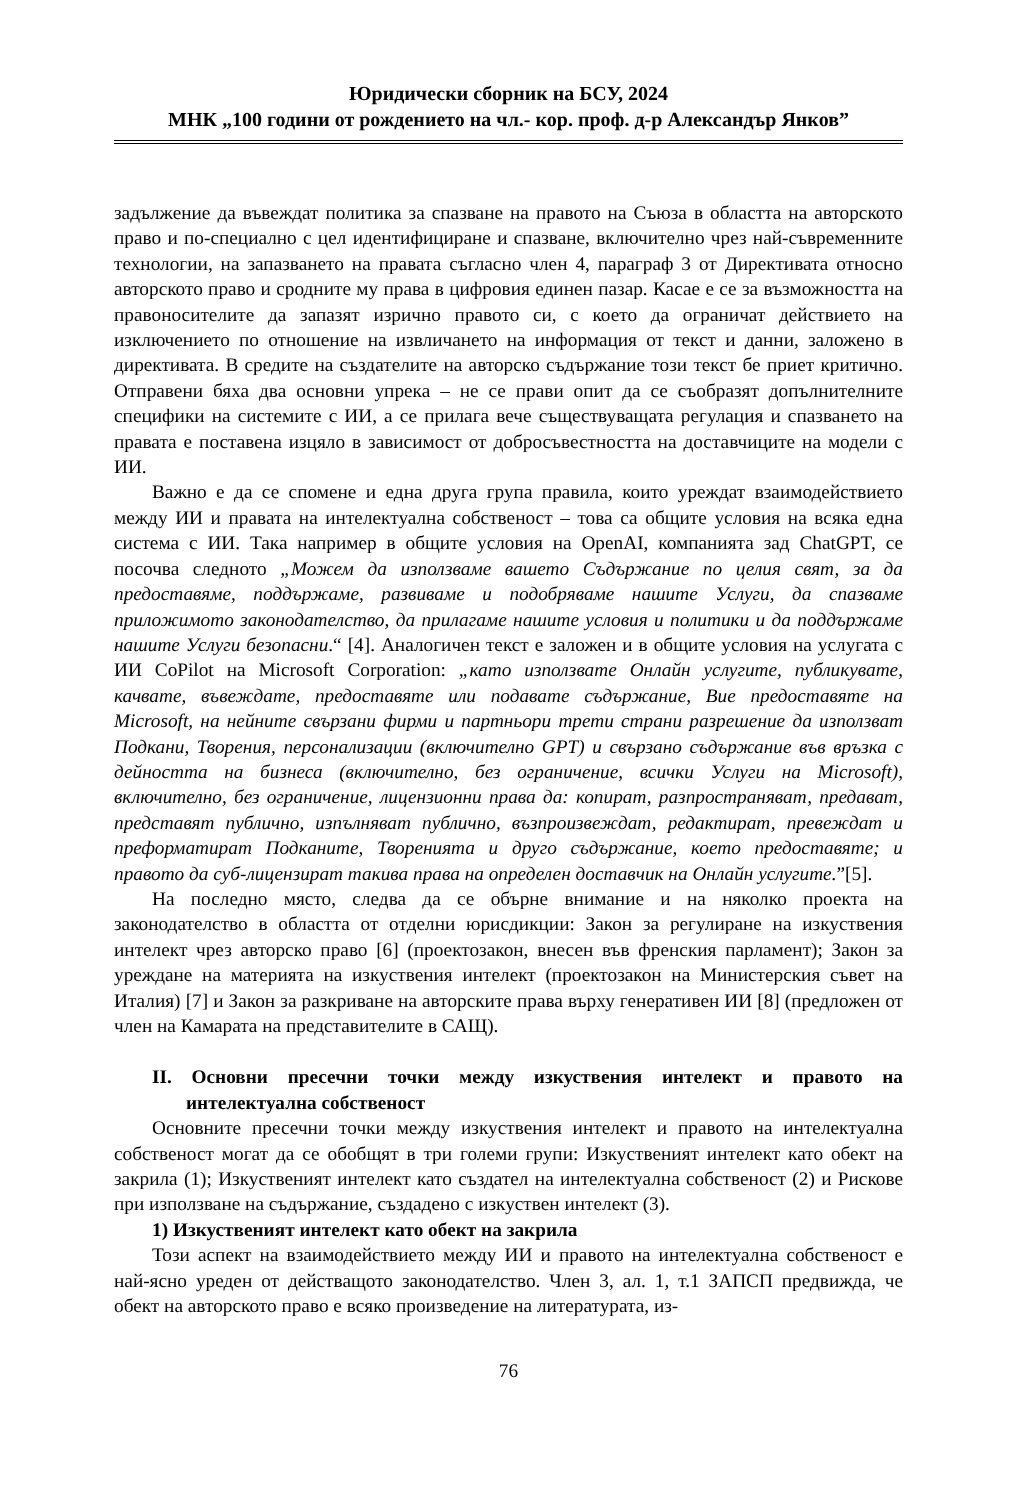Юридически сборник на БСУ, 2024
МНК „100 години от рождението на чл.- кор. проф. д-р Александър Янков”
задължение да въвеждат политика за спазване на правото на Съюза в областта на авторското право и по-специално с цел идентифициране и спазване, включително чрез най-съвременните технологии, на запазването на правата съгласно член 4, параграф 3 от Директивата относно авторското право и сродните му права в цифровия единен пазар. Касае е се за възможността на правоносителите да запазят изрично правото си, с което да ограничат действието на изключението по отношение на извличането на информация от текст и данни, заложено в директивата. В средите на създателите на авторско съдържание този текст бе приет критично. Отправени бяха два основни упрека – не се прави опит да се съобразят допълнителните специфики на системите с ИИ, а се прилага вече съществуващата регулация и спазването на правата е поставена изцяло в зависимост от добросъвестността на доставчиците на модели с ИИ.
Важно е да се спомене и една друга група правила, които уреждат взаимодействието между ИИ и правата на интелектуална собственост – това са общите условия на всяка една система с ИИ. Така например в общите условия на OpenAI, компанията зад ChatGPT, се посочва следното „Можем да използваме вашето Съдържание по целия свят, за да предоставяме, поддържаме, развиваме и подобряваме нашите Услуги, да спазваме приложимото законодателство, да прилагаме нашите условия и политики и да поддържаме нашите Услуги безопасни.“ [4]. Аналогичен текст е заложен и в общите условия на услугата с ИИ CoPilot на Microsoft Corporation: „като използвате Онлайн услугите, публикувате, качвате, въвеждате, предоставяте или подавате съдържание, Вие предоставяте на Microsoft, на нейните свързани фирми и партньори трети страни разрешение да използват Подкани, Творения, персонализации (включително GPT) и свързано съдържание във връзка с дейността на бизнеса (включително, без ограничение, всички Услуги на Microsoft), включително, без ограничение, лицензионни права да: копират, разпространяват, предават, представят публично, изпълняват публично, възпроизвеждат, редактират, превеждат и преформатират Подканите, Творенията и друго съдържание, което предоставяте; и правото да суб-лицензират такива права на определен доставчик на Онлайн услугите.”[5].
На последно място, следва да се обърне внимание и на няколко проекта на законодателство в областта от отделни юрисдикции: Закон за регулиране на изкуствения интелект чрез авторско право [6] (проектозакон, внесен във френския парламент); Закон за уреждане на материята на изкуствения интелект (проектозакон на Министерския съвет на Италия) [7] и Закон за разкриване на авторските права върху генеративен ИИ [8] (предложен от член на Камарата на представителите в САЩ).
II. Основни пресечни точки между изкуствения интелект и правото на интелектуална собственост
Основните пресечни точки между изкуствения интелект и правото на интелектуална собственост могат да се обобщят в три големи групи: Изкуственият интелект като обект на закрила (1); Изкуственият интелект като създател на интелектуална собственост (2) и Рискове при използване на съдържание, създадено с изкуствен интелект (3).
1) Изкуственият интелект като обект на закрила
Този аспект на взаимодействието между ИИ и правото на интелектуална собственост е най-ясно уреден от действащото законодателство. Член 3, ал. 1, т.1 ЗАПСП предвижда, че обект на авторското право е всяко произведение на литературата, из-
76